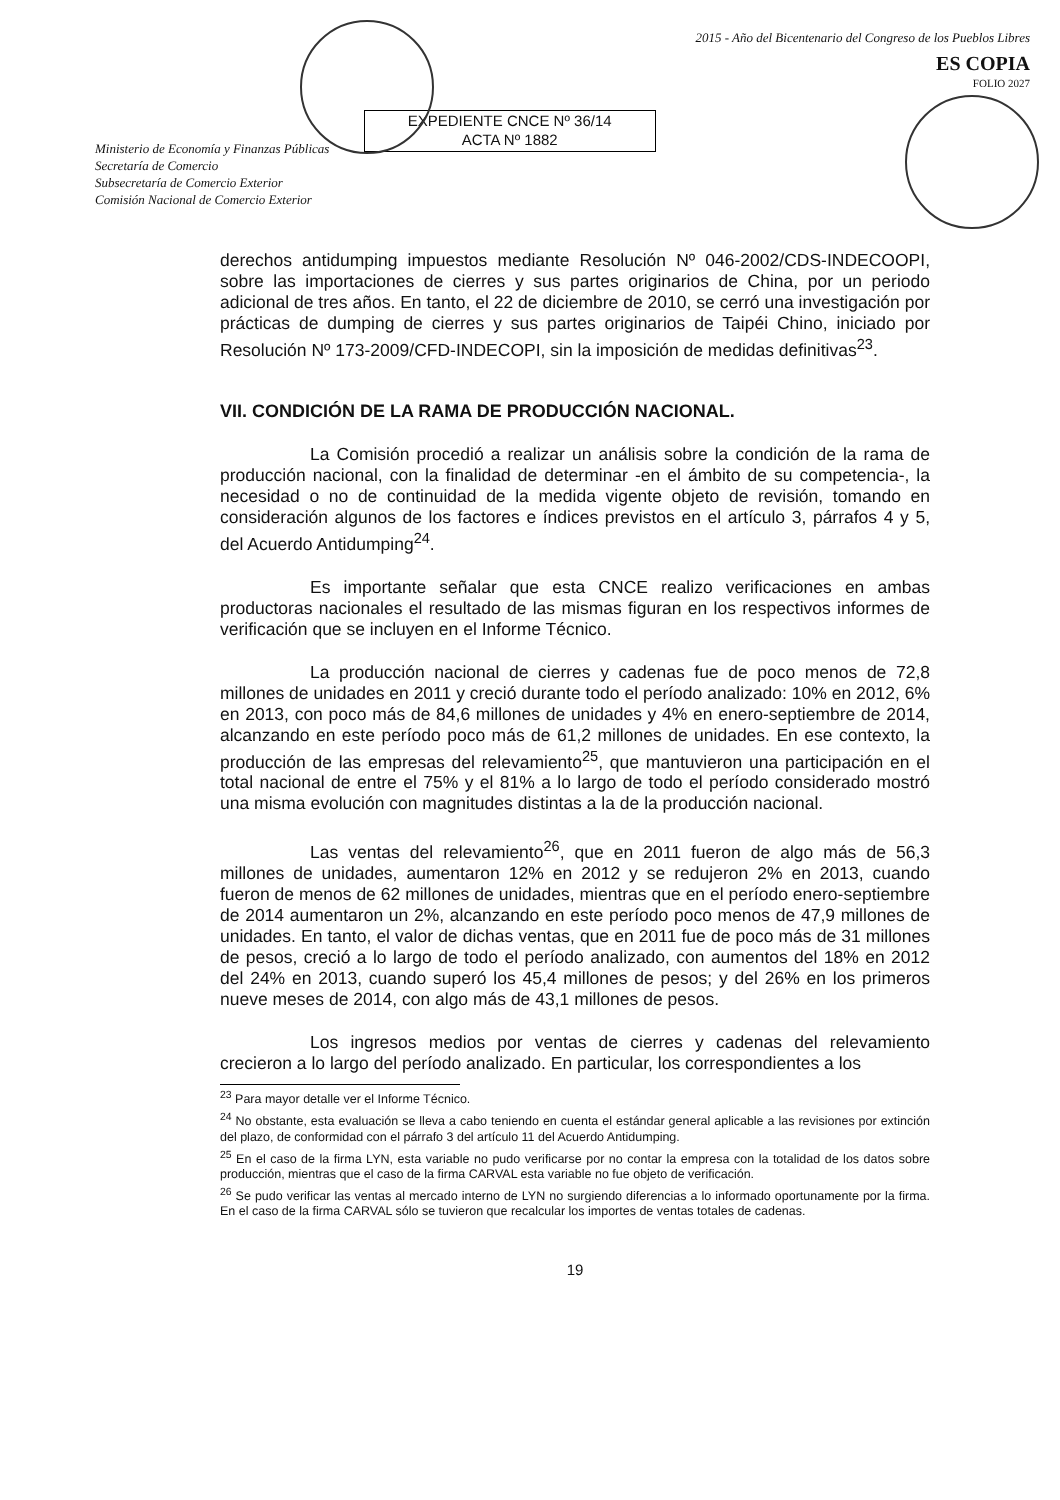Ministerio de Economía y Finanzas Públicas
Secretaría de Comercio
Subsecretaría de Comercio Exterior
Comisión Nacional de Comercio Exterior
EXPEDIENTE CNCE Nº 36/14
ACTA Nº 1882
2015 - Año del Bicentenario del Congreso de los Pueblos Libres
ES COPIA
FOLIO 2027
derechos antidumping impuestos mediante Resolución Nº 046-2002/CDS-INDECOOPI, sobre las importaciones de cierres y sus partes originarios de China, por un periodo adicional de tres años. En tanto, el 22 de diciembre de 2010, se cerró una investigación por prácticas de dumping de cierres y sus partes originarios de Taipéi Chino, iniciado por Resolución Nº 173-2009/CFD-INDECOPI, sin la imposición de medidas definitivas<sup>23</sup>.
VII. CONDICIÓN DE LA RAMA DE PRODUCCIÓN NACIONAL.
La Comisión procedió a realizar un análisis sobre la condición de la rama de producción nacional, con la finalidad de determinar -en el ámbito de su competencia-, la necesidad o no de continuidad de la medida vigente objeto de revisión, tomando en consideración algunos de los factores e índices previstos en el artículo 3, párrafos 4 y 5, del Acuerdo Antidumping<sup>24</sup>.
Es importante señalar que esta CNCE realizo verificaciones en ambas productoras nacionales el resultado de las mismas figuran en los respectivos informes de verificación que se incluyen en el Informe Técnico.
La producción nacional de cierres y cadenas fue de poco menos de 72,8 millones de unidades en 2011 y creció durante todo el período analizado: 10% en 2012, 6% en 2013, con poco más de 84,6 millones de unidades y 4% en enero-septiembre de 2014, alcanzando en este período poco más de 61,2 millones de unidades. En ese contexto, la producción de las empresas del relevamiento<sup>25</sup>, que mantuvieron una participación en el total nacional de entre el 75% y el 81% a lo largo de todo el período considerado mostró una misma evolución con magnitudes distintas a la de la producción nacional.
Las ventas del relevamiento<sup>26</sup>, que en 2011 fueron de algo más de 56,3 millones de unidades, aumentaron 12% en 2012 y se redujeron 2% en 2013, cuando fueron de menos de 62 millones de unidades, mientras que en el período enero-septiembre de 2014 aumentaron un 2%, alcanzando en este período poco menos de 47,9 millones de unidades. En tanto, el valor de dichas ventas, que en 2011 fue de poco más de 31 millones de pesos, creció a lo largo de todo el período analizado, con aumentos del 18% en 2012 del 24% en 2013, cuando superó los 45,4 millones de pesos; y del 26% en los primeros nueve meses de 2014, con algo más de 43,1 millones de pesos.
Los ingresos medios por ventas de cierres y cadenas del relevamiento crecieron a lo largo del período analizado. En particular, los correspondientes a los
<sup>23</sup> Para mayor detalle ver el Informe Técnico.
<sup>24</sup> No obstante, esta evaluación se lleva a cabo teniendo en cuenta el estándar general aplicable a las revisiones por extinción del plazo, de conformidad con el párrafo 3 del artículo 11 del Acuerdo Antidumping.
<sup>25</sup> En el caso de la firma LYN, esta variable no pudo verificarse por no contar la empresa con la totalidad de los datos sobre producción, mientras que el caso de la firma CARVAL esta variable no fue objeto de verificación.
<sup>26</sup> Se pudo verificar las ventas al mercado interno de LYN no surgiendo diferencias a lo informado oportunamente por la firma. En el caso de la firma CARVAL sólo se tuvieron que recalcular los importes de ventas totales de cadenas.
19